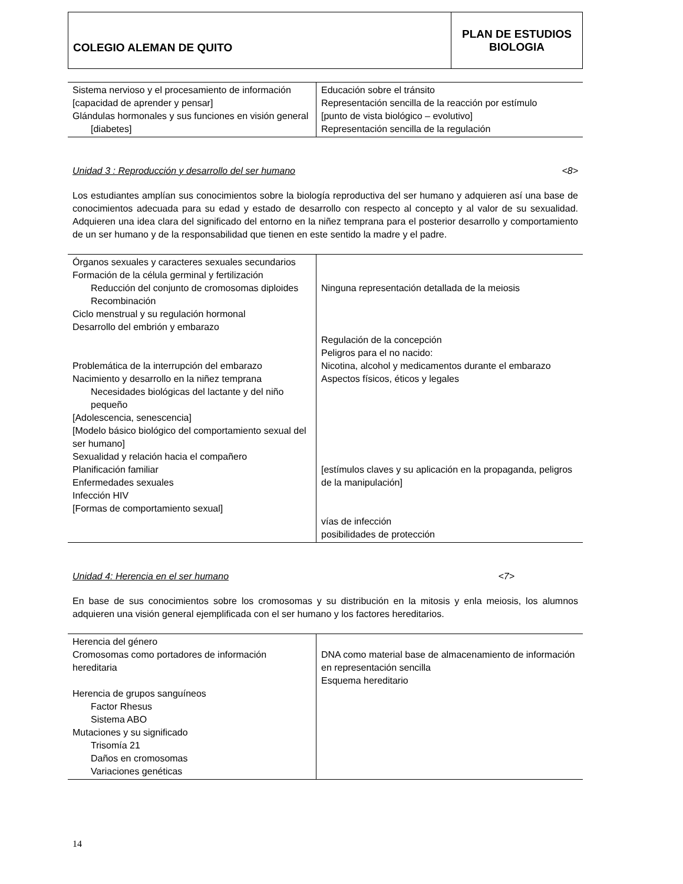| COLEGIO ALEMAN DE QUITO | PLAN DE ESTUDIOS BIOLOGIA |
| Sistema nervioso y el procesamiento de información [capacidad de aprender y pensar] Glándulas hormonales y sus funciones en visión general [diabetes] | Educación sobre el tránsito Representación sencilla de la reacción por estímulo [punto de vista biológico – evolutivo] Representación sencilla de la regulación |
Unidad 3 : Reproducción y desarrollo del ser humano <8>
Los estudiantes amplían sus conocimientos sobre la biología reproductiva del ser humano y adquieren así una base de conocimientos adecuada para su edad y estado de desarrollo con respecto al concepto y al valor de su sexualidad. Adquieren una idea clara del significado del entorno en la niñez temprana para el posterior desarrollo y comportamiento de un ser humano y de la responsabilidad que tienen en este sentido la madre y el padre.
| Órganos sexuales y caracteres sexuales secundarios Formación de la célula germinal y fertilización Reducción del conjunto de cromosomas diploides Recombinación Ciclo menstrual y su regulación hormonal Desarrollo del embrión y embarazo Problemática de la interrupción del embarazo Nacimiento y desarrollo en la niñez temprana Necesidades biológicas del lactante y del niño pequeño [Adolescencia, senescencia] [Modelo básico biológico del comportamiento sexual del ser humano] Sexualidad y relación hacia el compañero Planificación familiar Enfermedades sexuales Infección HIV [Formas de comportamiento sexual] | Ninguna representación detallada de la meiosis Regulación de la concepción Peligros para el no nacido: Nicotina, alcohol y medicamentos durante el embarazo Aspectos físicos, éticos y legales [estímulos claves y su aplicación en la propaganda, peligros de la manipulación] vías de infección posibilidades de protección |
Unidad 4: Herencia en el ser humano <7>
En base de sus conocimientos sobre los cromosomas y su distribución en la mitosis y enla meiosis, los alumnos adquieren una visión general ejemplificada con el ser humano y los factores hereditarios.
| Herencia del género Cromosomas como portadores de información hereditaria Herencia de grupos sanguíneos Factor Rhesus Sistema ABO Mutaciones y su significado Trisomía 21 Daños en cromosomas Variaciones genéticas | DNA como material base de almacenamiento de información en representación sencilla Esquema hereditario |
14